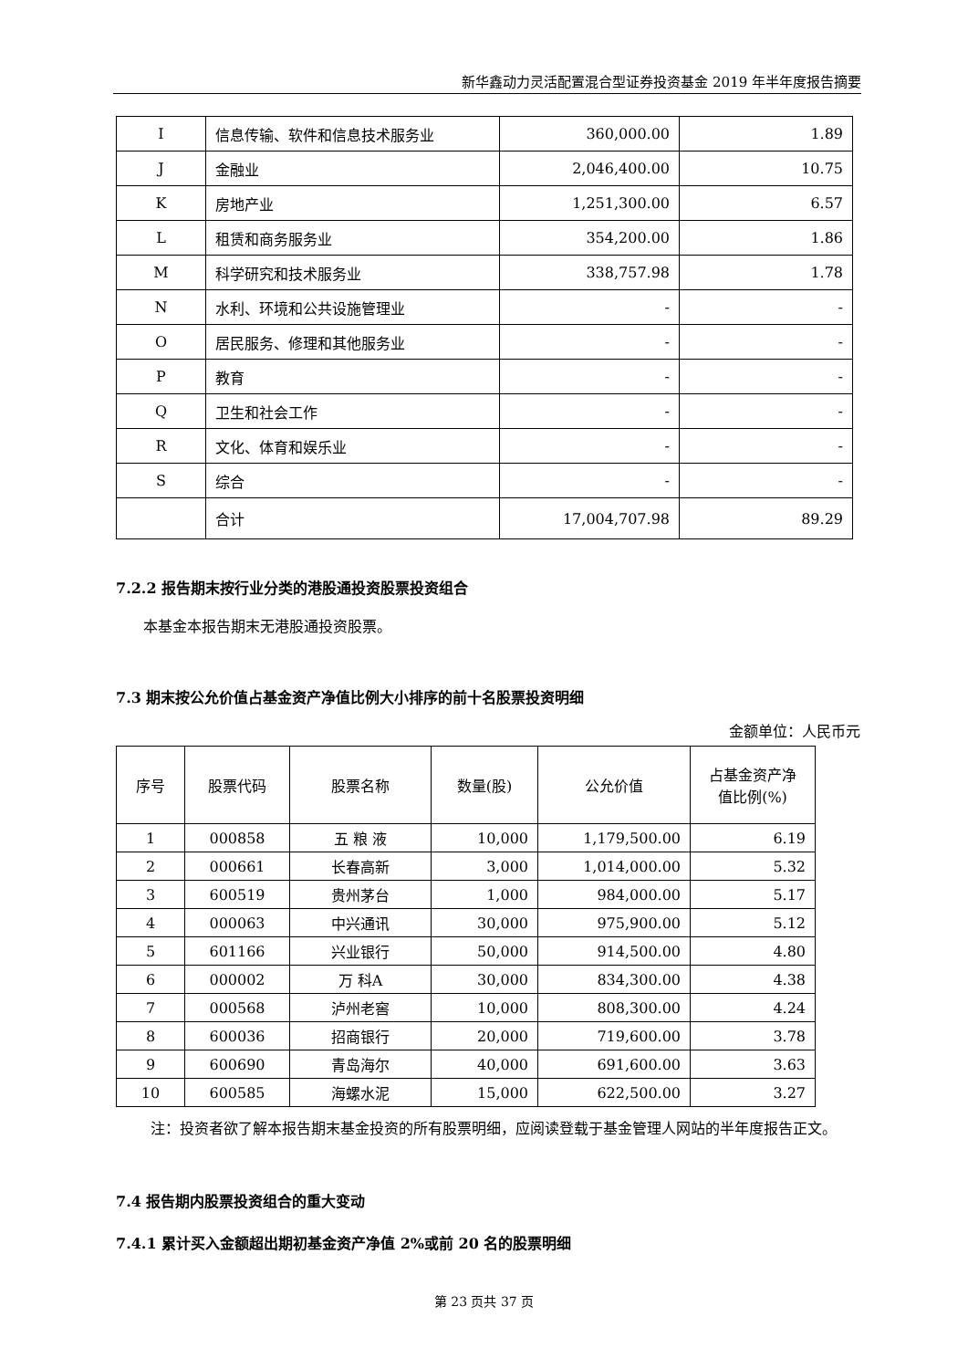新华鑫动力灵活配置混合型证券投资基金 2019 年半年度报告摘要
| I | 信息传输、软件和信息技术服务业 | 360,000.00 | 1.89 |
| J | 金融业 | 2,046,400.00 | 10.75 |
| K | 房地产业 | 1,251,300.00 | 6.57 |
| L | 租赁和商务服务业 | 354,200.00 | 1.86 |
| M | 科学研究和技术服务业 | 338,757.98 | 1.78 |
| N | 水利、环境和公共设施管理业 | - | - |
| O | 居民服务、修理和其他服务业 | - | - |
| P | 教育 | - | - |
| Q | 卫生和社会工作 | - | - |
| R | 文化、体育和娱乐业 | - | - |
| S | 综合 | - | - |
| | 合计 | 17,004,707.98 | 89.29 |
7.2.2 报告期末按行业分类的港股通投资股票投资组合
本基金本报告期末无港股通投资股票。
7.3 期末按公允价值占基金资产净值比例大小排序的前十名股票投资明细
金额单位：人民币元
| 序号 | 股票代码 | 股票名称 | 数量(股) | 公允价值 | 占基金资产净 值比例(%) |
| --- | --- | --- | --- | --- | --- |
| 1 | 000858 | 五 粮 液 | 10,000 | 1,179,500.00 | 6.19 |
| 2 | 000661 | 长春高新 | 3,000 | 1,014,000.00 | 5.32 |
| 3 | 600519 | 贵州茅台 | 1,000 | 984,000.00 | 5.17 |
| 4 | 000063 | 中兴通讯 | 30,000 | 975,900.00 | 5.12 |
| 5 | 601166 | 兴业银行 | 50,000 | 914,500.00 | 4.80 |
| 6 | 000002 | 万 科A | 30,000 | 834,300.00 | 4.38 |
| 7 | 000568 | 泸州老窖 | 10,000 | 808,300.00 | 4.24 |
| 8 | 600036 | 招商银行 | 20,000 | 719,600.00 | 3.78 |
| 9 | 600690 | 青岛海尔 | 40,000 | 691,600.00 | 3.63 |
| 10 | 600585 | 海螺水泥 | 15,000 | 622,500.00 | 3.27 |
注：投资者欲了解本报告期末基金投资的所有股票明细，应阅读登载于基金管理人网站的半年度报告正文。
7.4 报告期内股票投资组合的重大变动
7.4.1 累计买入金额超出期初基金资产净值 2%或前 20 名的股票明细
第 23 页共 37 页